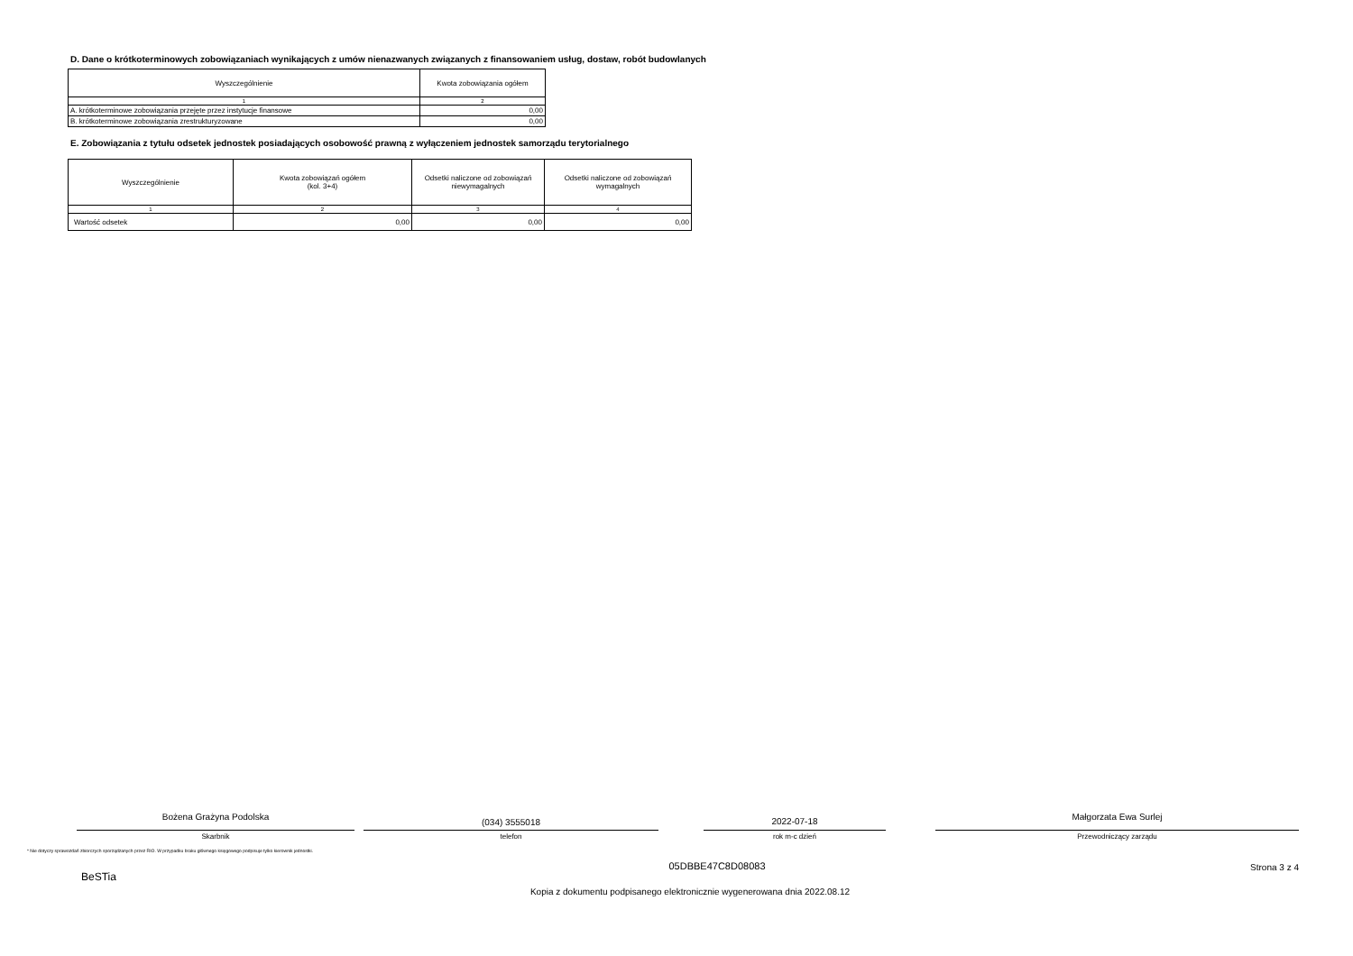D. Dane o krótkoterminowych zobowiązaniach wynikających z umów nienazwanych związanych z finansowaniem usług, dostaw, robót budowlanych
| Wyszczególnienie | Kwota zobowiązania ogółem |
| --- | --- |
| 1 | 2 |
| A. krótkoterminowe zobowiązania przejęte przez instytucje finansowe | 0,00 |
| B. krótkoterminowe zobowiązania zrestrukturyzowane | 0,00 |
E. Zobowiązania z tytułu odsetek jednostek posiadających osobowość prawną z wyłączeniem jednostek samorządu terytorialnego
| Wyszczególnienie | Kwota zobowiązań ogółem (kol. 3+4) | Odsetki naliczone od zobowiązań niewymagalnych | Odsetki naliczone od zobowiązań wymagalnych |
| --- | --- | --- | --- |
| 1 | 2 | 3 | 4 |
| Wartość odsetek | 0,00 | 0,00 | 0,00 |
Bożena Grażyna Podolska
Skarbnik
(034) 3555018
telefon
2022-07-18
rok m-c dzień
Małgorzata Ewa Surlej
Przewodniczący zarządu
* Nie dotyczy sprawozdań zbiorczych sporządzanych przez RIO. W przypadku braku głównego księgowego podpisuje tylko kierownik jednostki.
05DBBE47C8D08083 Strona 3 z 4
BeSTia
Kopia z dokumentu podpisanego elektronicznie wygenerowana dnia 2022.08.12